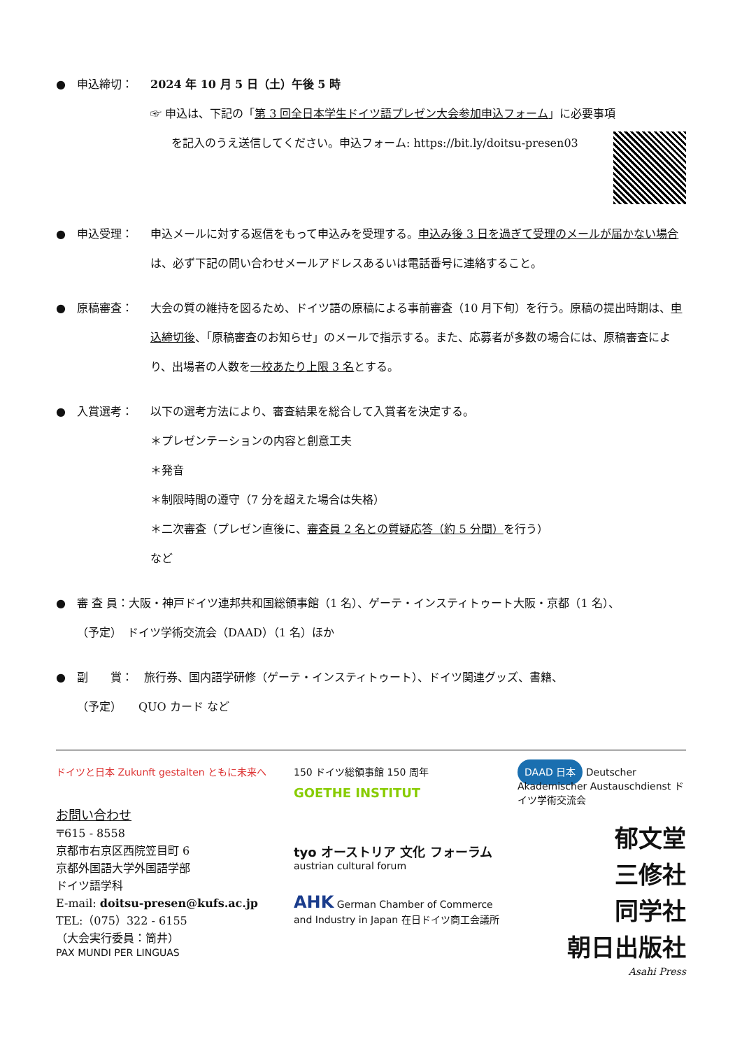● 申込締切： 2024 年 10 月 5 日（土）午後 5 時
☞ 申込は、下記の「第 3 回全日本学生ドイツ語プレゼン大会参加申込フォーム」に必要事項
を記入のうえ送信してください。申込フォーム: https://bit.ly/doitsu-presen03
● 申込受理： 申込メールに対する返信をもって申込みを受理する。申込み後 3 日を過ぎて受理のメールが届かない場合は、必ず下記の問い合わせメールアドレスあるいは電話番号に連絡すること。
● 原稿審査： 大会の質の維持を図るため、ドイツ語の原稿による事前審査（10 月下旬）を行う。原稿の提出時期は、申込締切後、「原稿審査のお知らせ」のメールで指示する。また、応募者が多数の場合には、原稿審査により、出場者の人数を一校あたり上限 3 名とする。
● 入賞選考： 以下の選考方法により、審査結果を総合して入賞者を決定する。
＊プレゼンテーションの内容と創意工夫
＊発音
＊制限時間の遵守（7 分を超えた場合は失格）
＊二次審査（プレゼン直後に、審査員 2 名との質疑応答（約 5 分間）を行う）
など
● 審 査 員：大阪・神戸ドイツ連邦共和国総領事館（1 名）、ゲーテ・インスティトゥート大阪・京都（1 名）、
（予定）　ドイツ学術交流会（DAAD）（1 名）ほか
● 副　　賞：　旅行券、国内語学研修（ゲーテ・インスティトゥート）、ドイツ関連グッズ、書籍、
（予定）　　QUO カード など
ドイツと日本 Zukunft gestalten ともに未来へ
お問い合わせ
〒615 - 8558
京都市右京区西院笠目町 6
京都外国語大学外国語学部
ドイツ語学科
E-mail: doitsu-presen@kufs.ac.jp
TEL:（075）322 - 6155
（大会実行委員：筒井）
PAX MUNDI PER LINGUAS
150 ドイツ総領事館 150 周年
GOETHE INSTITUT
tyo オーストリア 文化 フォーラム
austrian cultural forum
AHK German Chamber of Commerce and Industry in Japan 在日ドイツ商工会議所
DAAD 日本 Deutscher Akademischer Austauschdienst ドイツ学術交流会
郁文堂
三修社
同学社
朝日出版社
Asahi Press